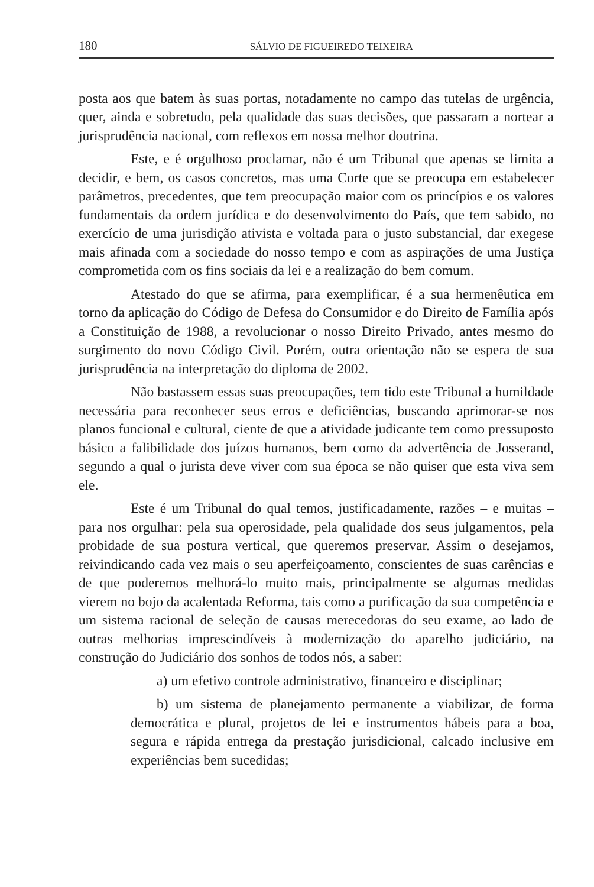180 SÁLVIO DE FIGUEIREDO TEIXEIRA
posta aos que batem às suas portas, notadamente no campo das tutelas de urgência, quer, ainda e sobretudo, pela qualidade das suas decisões, que passaram a nortear a jurisprudência nacional, com reflexos em nossa melhor doutrina.
Este, e é orgulhoso proclamar, não é um Tribunal que apenas se limita a decidir, e bem, os casos concretos, mas uma Corte que se preocupa em estabelecer parâmetros, precedentes, que tem preocupação maior com os princípios e os valores fundamentais da ordem jurídica e do desenvolvimento do País, que tem sabido, no exercício de uma jurisdição ativista e voltada para o justo substancial, dar exegese mais afinada com a sociedade do nosso tempo e com as aspirações de uma Justiça comprometida com os fins sociais da lei e a realização do bem comum.
Atestado do que se afirma, para exemplificar, é a sua hermenêutica em torno da aplicação do Código de Defesa do Consumidor e do Direito de Família após a Constituição de 1988, a revolucionar o nosso Direito Privado, antes mesmo do surgimento do novo Código Civil. Porém, outra orientação não se espera de sua jurisprudência na interpretação do diploma de 2002.
Não bastassem essas suas preocupações, tem tido este Tribunal a humildade necessária para reconhecer seus erros e deficiências, buscando aprimorar-se nos planos funcional e cultural, ciente de que a atividade judicante tem como pressuposto básico a falibilidade dos juízos humanos, bem como da advertência de Josserand, segundo a qual o jurista deve viver com sua época se não quiser que esta viva sem ele.
Este é um Tribunal do qual temos, justificadamente, razões – e muitas – para nos orgulhar: pela sua operosidade, pela qualidade dos seus julgamentos, pela probidade de sua postura vertical, que queremos preservar. Assim o desejamos, reivindicando cada vez mais o seu aperfeiçoamento, conscientes de suas carências e de que poderemos melhorá-lo muito mais, principalmente se algumas medidas vierem no bojo da acalentada Reforma, tais como a purificação da sua competência e um sistema racional de seleção de causas merecedoras do seu exame, ao lado de outras melhorias imprescindíveis à modernização do aparelho judiciário, na construção do Judiciário dos sonhos de todos nós, a saber:
a) um efetivo controle administrativo, financeiro e disciplinar;
b) um sistema de planejamento permanente a viabilizar, de forma democrática e plural, projetos de lei e instrumentos hábeis para a boa, segura e rápida entrega da prestação jurisdicional, calcado inclusive em experiências bem sucedidas;